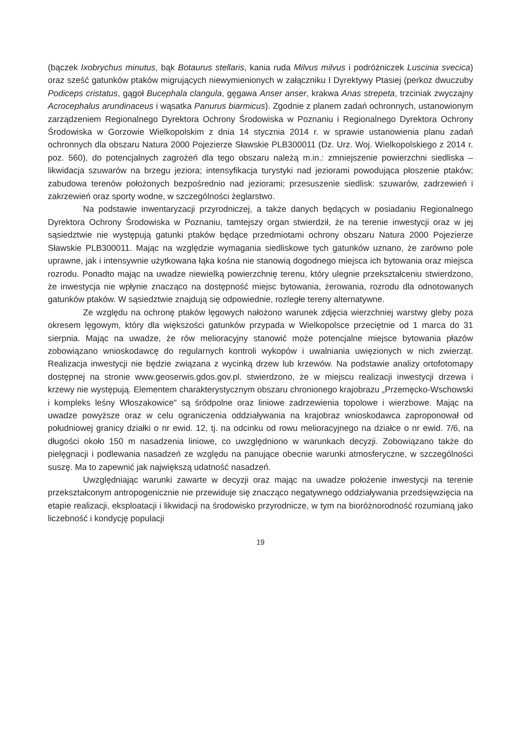(bączek Ixobrychus minutus, bąk Botaurus stellaris, kania ruda Milvus milvus i podróżniczek Luscinia svecica) oraz sześć gatunków ptaków migrujących niewymienionych w załączniku I Dyrektywy Ptasiej (perkoz dwuczuby Podiceps cristatus, gągoł Bucephala clangula, gęgawa Anser anser, krakwa Anas strepeta, trzciniak zwyczajny Acrocephalus arundinaceus i wąsatka Panurus biarmicus). Zgodnie z planem zadań ochronnych, ustanowionym zarządzeniem Regionalnego Dyrektora Ochrony Środowiska w Poznaniu i Regionalnego Dyrektora Ochrony Środowiska w Gorzowie Wielkopolskim z dnia 14 stycznia 2014 r. w sprawie ustanowienia planu zadań ochronnych dla obszaru Natura 2000 Pojezierze Sławskie PLB300011 (Dz. Urz. Woj. Wielkopolskiego z 2014 r. poz. 560), do potencjalnych zagrożeń dla tego obszaru należą m.in.: zmniejszenie powierzchni siedliska – likwidacja szuwarów na brzegu jeziora; intensyfikacja turystyki nad jeziorami powodująca płoszenie ptaków; zabudowa terenów położonych bezpośrednio nad jeziorami; przesuszenie siedlisk: szuwarów, zadrzewień i zakrzewień oraz sporty wodne, w szczególności żeglarstwo.
Na podstawie inwentaryzacji przyrodniczej, a także danych będących w posiadaniu Regionalnego Dyrektora Ochrony Środowiska w Poznaniu, tamtejszy organ stwierdził, że na terenie inwestycji oraz w jej sąsiedztwie nie występują gatunki ptaków będące przedmiotami ochrony obszaru Natura 2000 Pojezierze Sławskie PLB300011. Mając na względzie wymagania siedliskowe tych gatunków uznano, że zarówno pole uprawne, jak i intensywnie użytkowana łąka kośna nie stanowią dogodnego miejsca ich bytowania oraz miejsca rozrodu. Ponadto mając na uwadze niewielką powierzchnię terenu, który ulegnie przekształceniu stwierdzono, że inwestycja nie wpłynie znacząco na dostępność miejsc bytowania, żerowania, rozrodu dla odnotowanych gatunków ptaków. W sąsiedztwie znajdują się odpowiednie, rozległe tereny alternatywne.
Ze względu na ochronę ptaków lęgowych nałożono warunek zdjęcia wierzchniej warstwy gleby poza okresem lęgowym, który dla większości gatunków przypada w Wielkopolsce przeciętnie od 1 marca do 31 sierpnia. Mając na uwadze, że rów melioracyjny stanowić może potencjalne miejsce bytowania płazów zobowiązano wnioskodawcę do regularnych kontroli wykopów i uwalniania uwięzionych w nich zwierząt. Realizacja inwestycji nie będzie związana z wycinką drzew lub krzewów. Na podstawie analizy ortofotomapy dostępnej na stronie www.geoserwis.gdos.gov.pl. stwierdzono, że w miejscu realizacji inwestycji drzewa i krzewy nie występują. Elementem charakterystycznym obszaru chronionego krajobrazu „Przemęcko-Wschowski i kompleks leśny Włoszakowice" są śródpolne oraz liniowe zadrzewienia topolowe i wierzbowe. Mając na uwadze powyższe oraz w celu ograniczenia oddziaływania na krajobraz wnioskodawca zaproponował od południowej granicy działki o nr ewid. 12, tj. na odcinku od rowu melioracyjnego na działce o nr ewid. 7/6, na długości około 150 m nasadzenia liniowe, co uwzględniono w warunkach decyzji. Zobowiązano także do pielęgnacji i podlewania nasadzeń ze względu na panujące obecnie warunki atmosferyczne, w szczególności suszę. Ma to zapewnić jak największą udatność nasadzeń.
Uwzględniając warunki zawarte w decyzji oraz mając na uwadze położenie inwestycji na terenie przekształconym antropogenicznie nie przewiduje się znacząco negatywnego oddziaływania przedsięwzięcia na etapie realizacji, eksploatacji i likwidacji na środowisko przyrodnicze, w tym na bioróżnorodność rozumianą jako liczebność i kondycję populacji
19